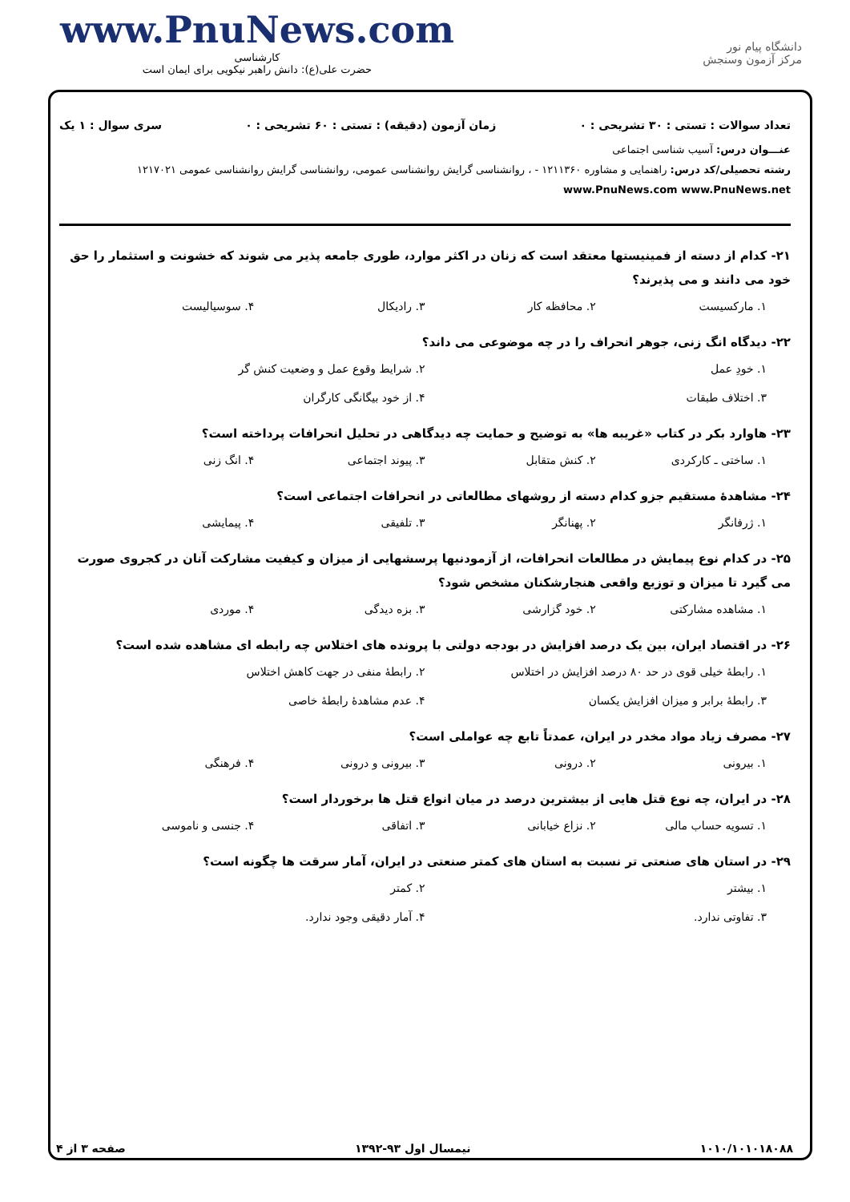www.PnuNews.com
کارشناسی
حضرت علی(ع): دانش راهبر نیکویی برای ایمان است
دانشگاه پیام نور
مرکز آزمون وسنجش
تعداد سوالات : تستی : ۳۰ تشریحی : ۰ زمان آزمون (دقیقه) : تستی : ۶۰ تشریحی : ۰ سری سوال : ۱ یک
عنـــوان درس: آسیب شناسی اجتماعی
رشته تحصیلی/کد درس: راهنمایی و مشاوره ۱۲۱۱۳۶۰ - ، روانشناسی گرایش روانشناسی عمومی، روانشناسی گرایش روانشناسی عمومی ۱۲۱۷۰۲۱ www.PnuNews.com www.PnuNews.net
۲۱- کدام از دسته از فمینیستها معتقد است که زنان در اکثر موارد، طوری جامعه پذیر می شوند که خشونت و استثمار را حق خود می دانند و می پذیرند؟
۱. مارکسیست ۲. محافظه کار ۳. رادیکال ۴. سوسیالیست
۲۲- دیدگاه انگ زنی، جوهر انحراف را در چه موضوعی می داند؟
۱. خودِ عمل ۲. شرایط وقوع عمل و وضعیت کنش گر ۳. اختلاف طبقات ۴. از خود بیگانگی کارگران
۲۳- هاوارد بکر در کتاب «غریبه ها» به توضیح و حمایت چه دیدگاهی در تحلیل انحرافات پرداخته است؟
۱. ساختی ـ کارکردی ۲. کنش متقابل ۳. پیوند اجتماعی ۴. انگ زنی
۲۴- مشاهدهٔ مستقیم جزو کدام دسته از روشهای مطالعاتی در انحرافات اجتماعی است؟
۱. ژرفانگر ۲. پهنانگر ۳. تلفیقی ۴. پیمایشی
۲۵- در کدام نوع پیمایش در مطالعات انحرافات، از آزمودنیها پرسشهایی از میزان و کیفیت مشارکت آنان در کجروی صورت می گیرد تا میزان و توزیع واقعی هنجارشکنان مشخص شود؟
۱. مشاهده مشارکتی ۲. خود گزارشی ۳. بزه دیدگی ۴. موردی
۲۶- در اقتصاد ایران، بین یک درصد افزایش در بودجه دولتی با پرونده های اختلاس چه رابطه ای مشاهده شده است؟
۱. رابطهٔ خیلی قوی در حد ۸۰ درصد افزایش در اختلاس ۲. رابطهٔ منفی در جهت کاهش اختلاس ۳. رابطهٔ برابر و میزان افزایش یکسان ۴. عدم مشاهدهٔ رابطهٔ خاصی
۲۷- مصرف زیاد مواد مخدر در ایران، عمدتاً تابع چه عواملی است؟
۱. بیرونی ۲. درونی ۳. بیرونی و درونی ۴. فرهنگی
۲۸- در ایران، چه نوع قتل هایی از بیشترین درصد در میان انواع قتل ها برخوردار است؟
۱. تسویه حساب مالی ۲. نزاع خیابانی ۳. اتفاقی ۴. جنسی و ناموسی
۲۹- در استان های صنعتی تر نسبت به استان های کمتر صنعتی در ایران، آمار سرقت ها چگونه است؟
۱. بیشتر ۲. کمتر ۳. تفاوتی ندارد. ۴. آمار دقیقی وجود ندارد.
۱۰۱۰/۱۰۱۰۱۸۰۸۸ نیمسال اول ۹۳-۱۳۹۲ صفحه ۳ از ۴